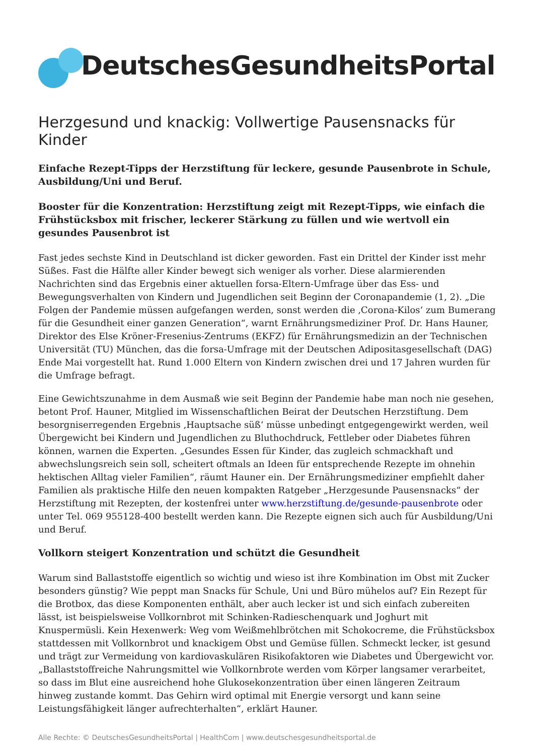DeutschesGesundheitsPortal
Herzgesund und knackig: Vollwertige Pausensnacks für Kinder
Einfache Rezept-Tipps der Herzstiftung für leckere, gesunde Pausenbrote in Schule, Ausbildung/Uni und Beruf.
Booster für die Konzentration: Herzstiftung zeigt mit Rezept-Tipps, wie einfach die Frühstücksbox mit frischer, leckerer Stärkung zu füllen und wie wertvoll ein gesundes Pausenbrot ist
Fast jedes sechste Kind in Deutschland ist dicker geworden. Fast ein Drittel der Kinder isst mehr Süßes. Fast die Hälfte aller Kinder bewegt sich weniger als vorher. Diese alarmierenden Nachrichten sind das Ergebnis einer aktuellen forsa-Eltern-Umfrage über das Ess- und Bewegungsverhalten von Kindern und Jugendlichen seit Beginn der Coronapandemie (1, 2). „Die Folgen der Pandemie müssen aufgefangen werden, sonst werden die ‚Corona-Kilos‘ zum Bumerang für die Gesundheit einer ganzen Generation“, warnt Ernährungsmediziner Prof. Dr. Hans Hauner, Direktor des Else Kröner-Fresenius-Zentrums (EKFZ) für Ernährungsmedizin an der Technischen Universität (TU) München, das die forsa-Umfrage mit der Deutschen Adipositasgesellschaft (DAG) Ende Mai vorgestellt hat. Rund 1.000 Eltern von Kindern zwischen drei und 17 Jahren wurden für die Umfrage befragt.
Eine Gewichtszunahme in dem Ausmaß wie seit Beginn der Pandemie habe man noch nie gesehen, betont Prof. Hauner, Mitglied im Wissenschaftlichen Beirat der Deutschen Herzstiftung. Dem besorgniserregenden Ergebnis ‚Hauptsache süß‘ müsse unbedingt entgegengewirkt werden, weil Übergewicht bei Kindern und Jugendlichen zu Bluthochdruck, Fettleber oder Diabetes führen können, warnen die Experten. „Gesundes Essen für Kinder, das zugleich schmackhaft und abwechslungsreich sein soll, scheitert oftmals an Ideen für entsprechende Rezepte im ohnehin hektischen Alltag vieler Familien“, räumt Hauner ein. Der Ernährungsmediziner empfiehlt daher Familien als praktische Hilfe den neuen kompakten Ratgeber „Herzgesunde Pausensnacks“ der Herzstiftung mit Rezepten, der kostenfrei unter www.herzstiftung.de/gesunde-pausenbrote oder unter Tel. 069 955128-400 bestellt werden kann. Die Rezepte eignen sich auch für Ausbildung/Uni und Beruf.
Vollkorn steigert Konzentration und schützt die Gesundheit
Warum sind Ballaststoffe eigentlich so wichtig und wieso ist ihre Kombination im Obst mit Zucker besonders günstig? Wie peppt man Snacks für Schule, Uni und Büro mühelos auf? Ein Rezept für die Brotbox, das diese Komponenten enthält, aber auch lecker ist und sich einfach zubereiten lässt, ist beispielsweise Vollkornbrot mit Schinken-Radieschenquark und Joghurt mit Knuspermüsli. Kein Hexenwerk: Weg vom Weißmehlbrötchen mit Schokocreme, die Frühstücksbox stattdessen mit Vollkornbrot und knackigem Obst und Gemüse füllen. Schmeckt lecker, ist gesund und trägt zur Vermeidung von kardiovaskulären Risikofaktoren wie Diabetes und Übergewicht vor. „Ballaststoffreiche Nahrungsmittel wie Vollkornbrote werden vom Körper langsamer verarbeitet, so dass im Blut eine ausreichend hohe Glukosekonzentration über einen längeren Zeitraum hinweg zustande kommt. Das Gehirn wird optimal mit Energie versorgt und kann seine Leistungsfähigkeit länger aufrechterhalten“, erklärt Hauner.
Alle Rechte: © DeutschesGesundheitsPortal | HealthCom | www.deutschesgesundheitsportal.de